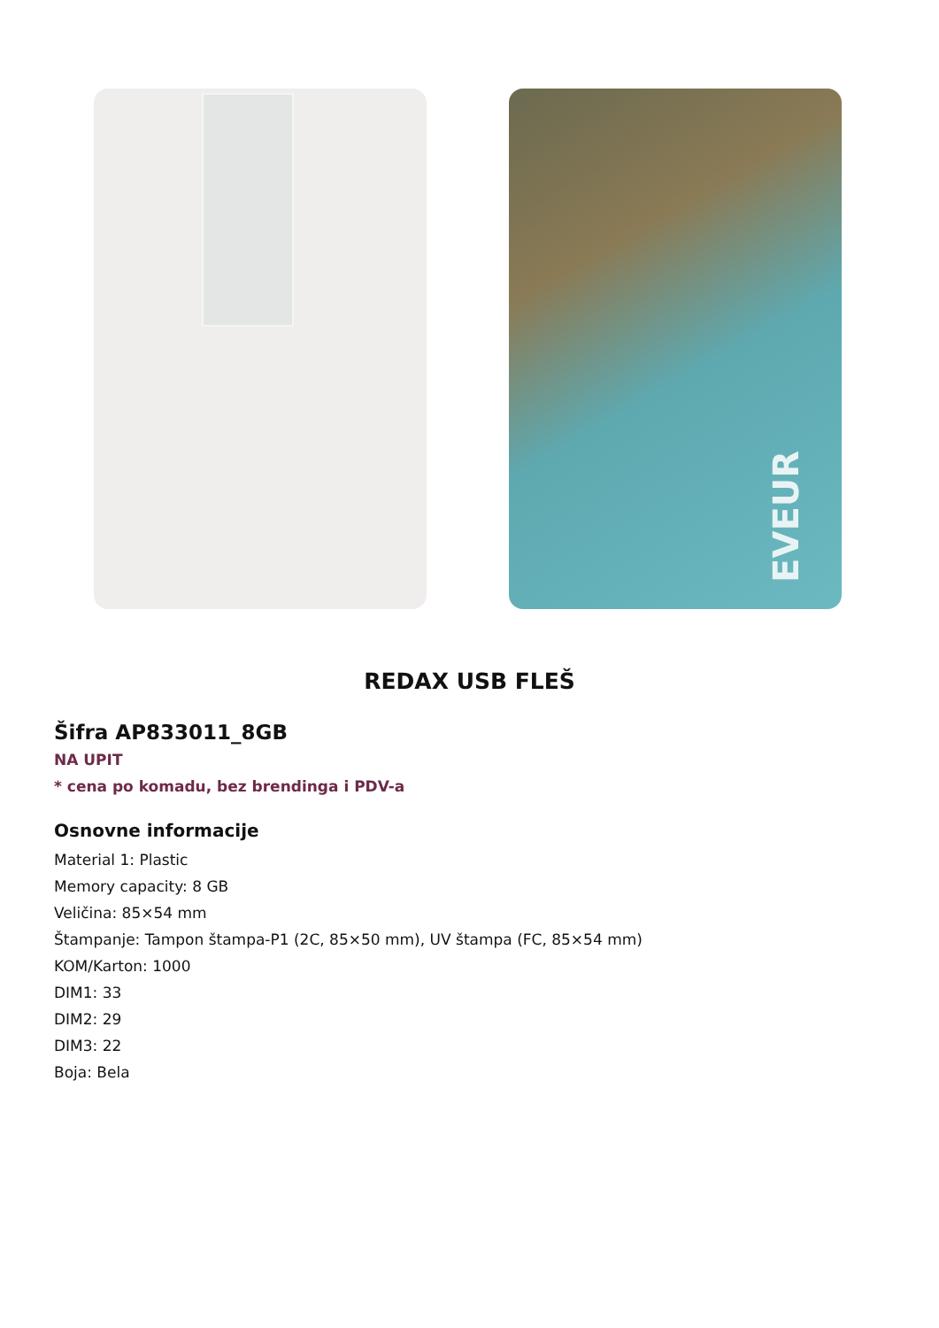EVEUR
REDAX USB FLEŠ
Šifra AP833011_8GB
NA UPIT
* cena po komadu, bez brendinga i PDV-a
Osnovne informacije
Material 1: Plastic
Memory capacity: 8 GB
Veličina: 85×54 mm
Štampanje: Tampon štampa-P1 (2C, 85×50 mm), UV štampa (FC, 85×54 mm)
KOM/Karton: 1000
DIM1: 33
DIM2: 29
DIM3: 22
Boja: Bela